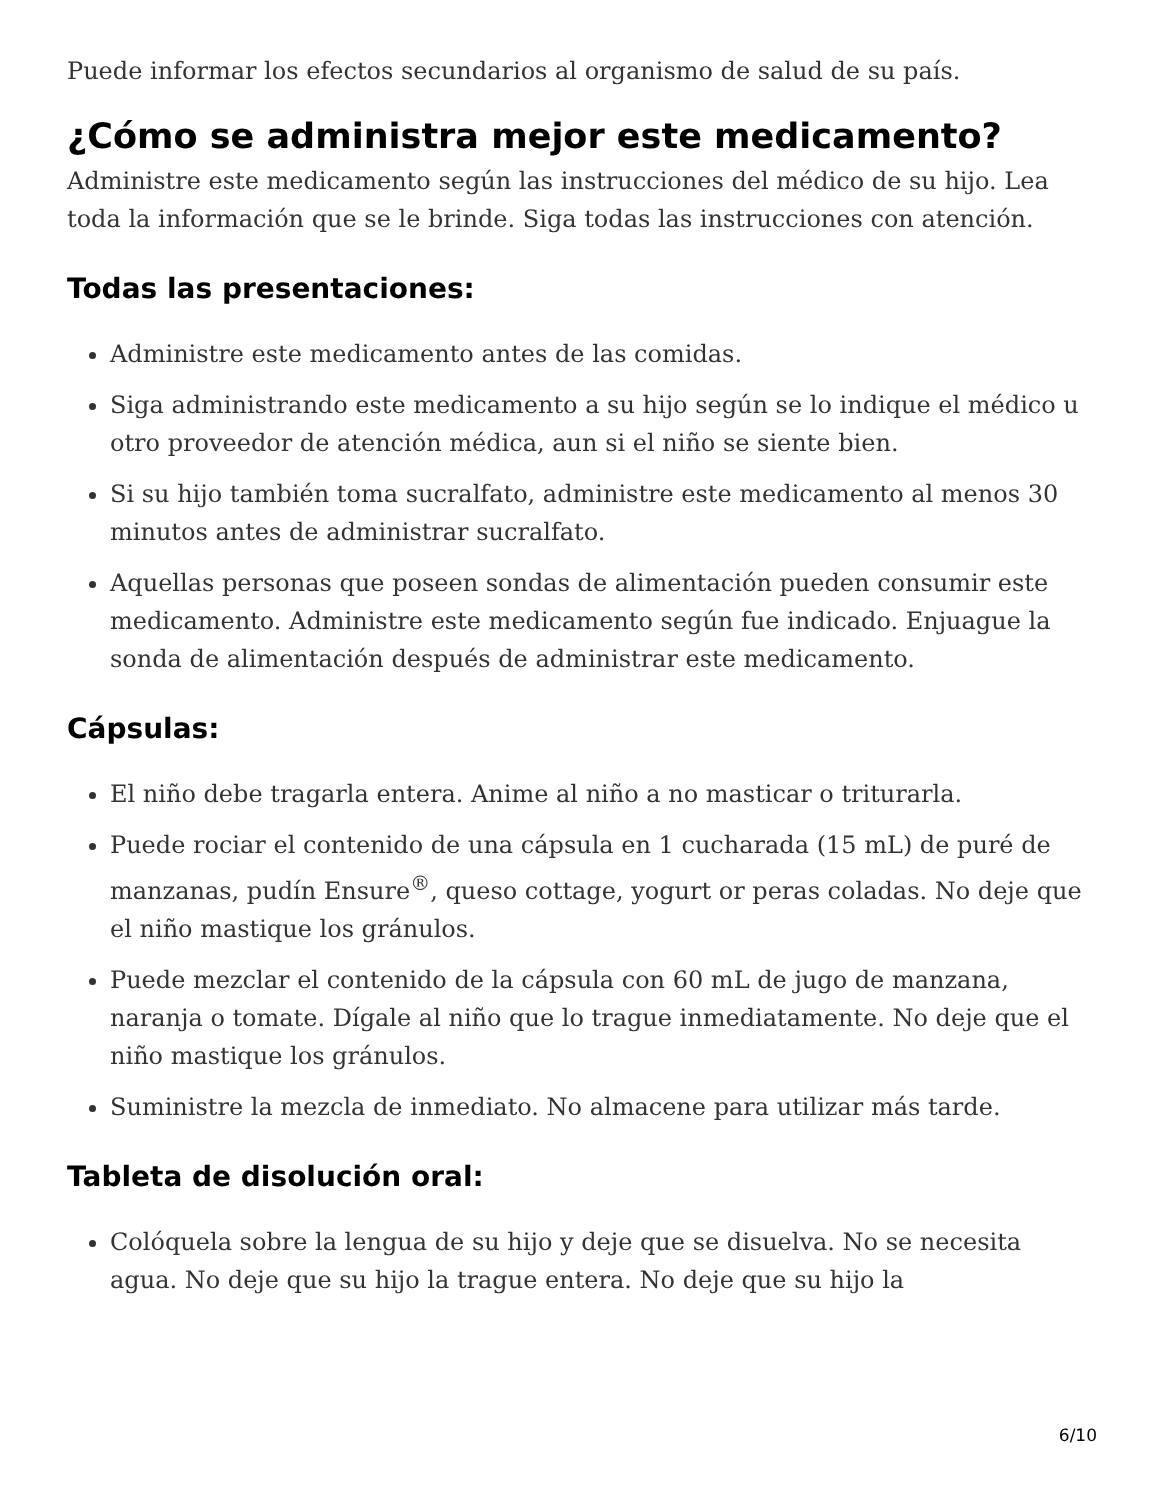Puede informar los efectos secundarios al organismo de salud de su país.
¿Cómo se administra mejor este medicamento?
Administre este medicamento según las instrucciones del médico de su hijo. Lea toda la información que se le brinde. Siga todas las instrucciones con atención.
Todas las presentaciones:
Administre este medicamento antes de las comidas.
Siga administrando este medicamento a su hijo según se lo indique el médico u otro proveedor de atención médica, aun si el niño se siente bien.
Si su hijo también toma sucralfato, administre este medicamento al menos 30 minutos antes de administrar sucralfato.
Aquellas personas que poseen sondas de alimentación pueden consumir este medicamento. Administre este medicamento según fue indicado. Enjuague la sonda de alimentación después de administrar este medicamento.
Cápsulas:
El niño debe tragarla entera. Anime al niño a no masticar o triturarla.
Puede rociar el contenido de una cápsula en 1 cucharada (15 mL) de puré de manzanas, pudín Ensure<sup>®</sup>, queso cottage, yogurt or peras coladas. No deje que el niño mastique los gránulos.
Puede mezclar el contenido de la cápsula con 60 mL de jugo de manzana, naranja o tomate. Dígale al niño que lo trague inmediatamente. No deje que el niño mastique los gránulos.
Suministre la mezcla de inmediato. No almacene para utilizar más tarde.
Tableta de disolución oral:
Colóquela sobre la lengua de su hijo y deje que se disuelva. No se necesita agua. No deje que su hijo la trague entera. No deje que su hijo la
6/10